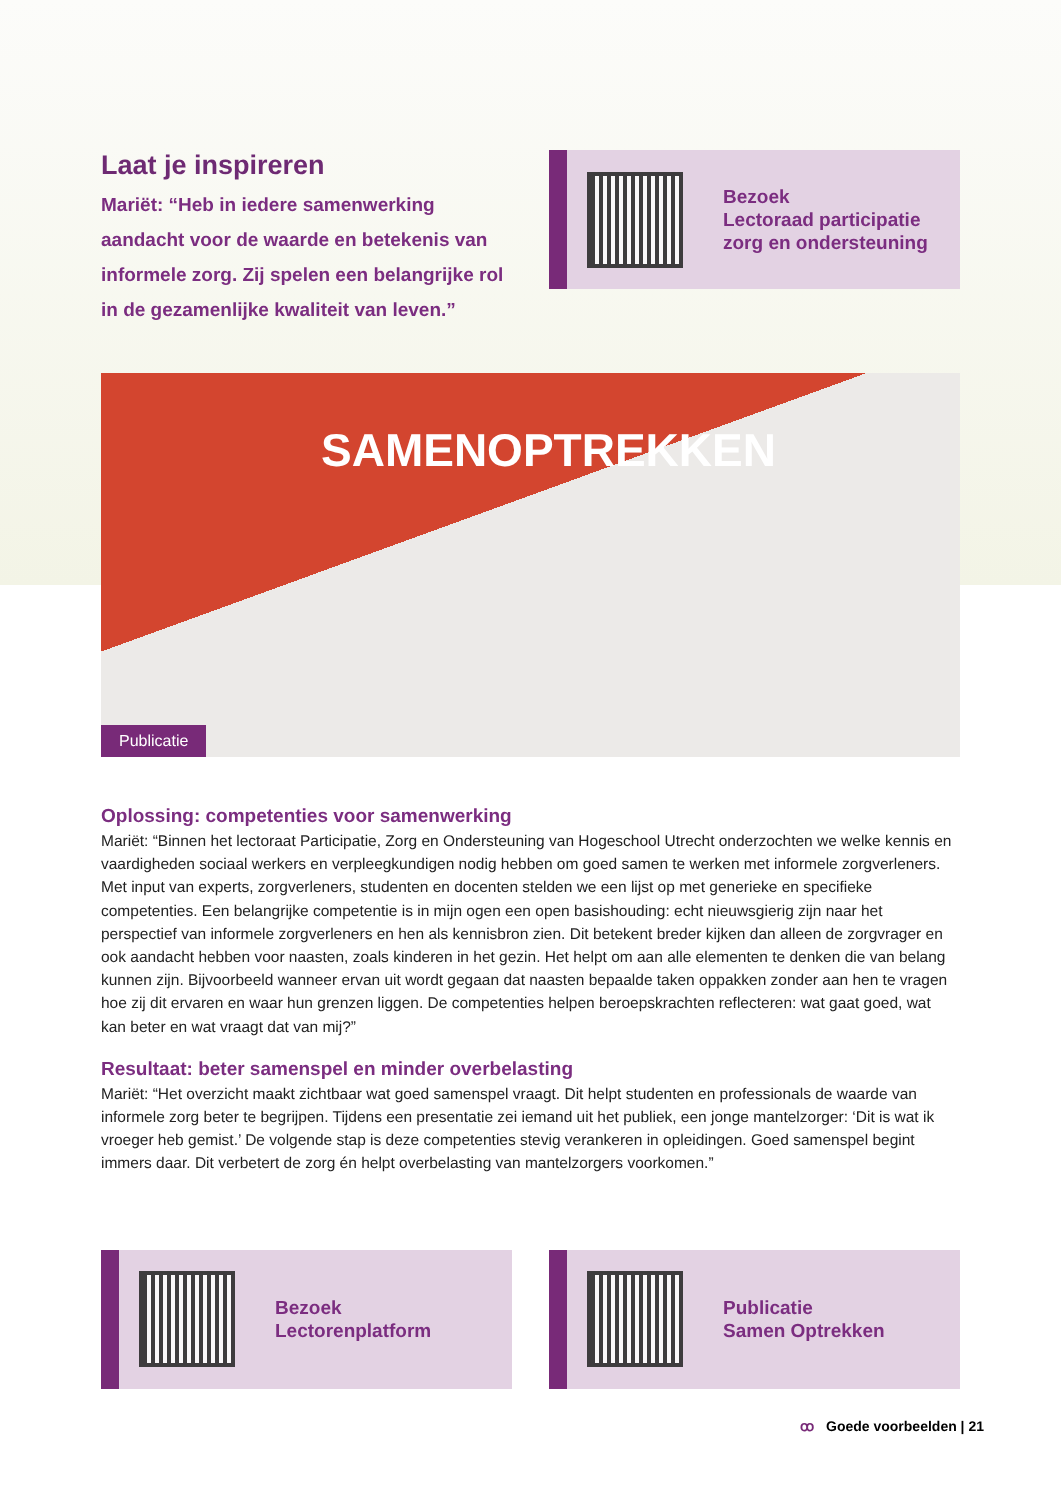Laat je inspireren
Mariët: “Heb in iedere samenwerking aandacht voor de waarde en betekenis van informele zorg. Zij spelen een belangrijke rol in de gezamenlijke kwaliteit van leven.”
Bezoek
Lectoraad participatie
zorg en ondersteuning
SAMENOPTREKKEN
Publicatie
Oplossing: competenties voor samenwerking
Mariët: “Binnen het lectoraat Participatie, Zorg en Ondersteuning van Hogeschool Utrecht onderzochten we welke kennis en vaardigheden sociaal werkers en verpleegkundigen nodig hebben om goed samen te werken met informele zorgverleners. Met input van experts, zorgverleners, studenten en docenten stelden we een lijst op met generieke en specifieke competenties. Een belangrijke competentie is in mijn ogen een open basishouding: echt nieuwsgierig zijn naar het perspectief van informele zorgverleners en hen als kennisbron zien. Dit betekent breder kijken dan alleen de zorgvrager en ook aandacht hebben voor naasten, zoals kinderen in het gezin. Het helpt om aan alle elementen te denken die van belang kunnen zijn. Bijvoorbeeld wanneer ervan uit wordt gegaan dat naasten bepaalde taken oppakken zonder aan hen te vragen hoe zij dit ervaren en waar hun grenzen liggen. De competenties helpen beroepskrachten reflecteren: wat gaat goed, wat kan beter en wat vraagt dat van mij?”
Resultaat: beter samenspel en minder overbelasting
Mariët: “Het overzicht maakt zichtbaar wat goed samenspel vraagt. Dit helpt studenten en professionals de waarde van informele zorg beter te begrijpen. Tijdens een presentatie zei iemand uit het publiek, een jonge mantelzorger: ‘Dit is wat ik vroeger heb gemist.’ De volgende stap is deze competenties stevig verankeren in opleidingen. Goed samenspel begint immers daar. Dit verbetert de zorg én helpt overbelasting van mantelzorgers voorkomen.”
Bezoek
Lectorenplatform
Publicatie
Samen Optrekken
ꝏ Goede voorbeelden | 21